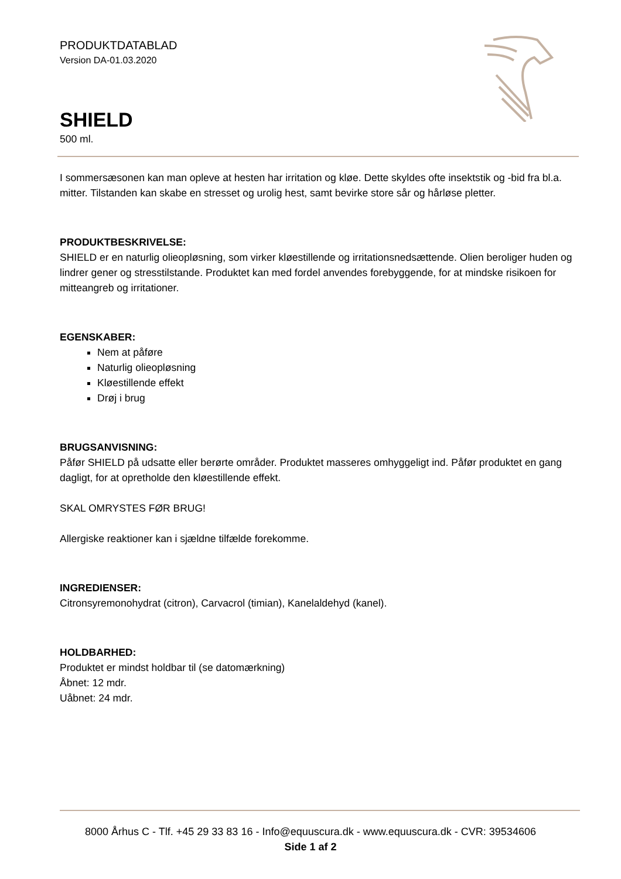PRODUKTDATABLAD
Version DA-01.03.2020
SHIELD
500 ml.
I sommersæsonen kan man opleve at hesten har irritation og kløe. Dette skyldes ofte insektstik og -bid fra bl.a. mitter. Tilstanden kan skabe en stresset og urolig hest, samt bevirke store sår og hårløse pletter.
PRODUKTBESKRIVELSE:
SHIELD er en naturlig olieopløsning, som virker kløestillende og irritationsnedsættende. Olien beroliger huden og lindrer gener og stresstilstande. Produktet kan med fordel anvendes forebyggende, for at mindske risikoen for mitteangreb og irritationer.
EGENSKABER:
Nem at påføre
Naturlig olieopløsning
Kløestillende effekt
Drøj i brug
BRUGSANVISNING:
Påfør SHIELD på udsatte eller berørte områder. Produktet masseres omhyggeligt ind. Påfør produktet en gang dagligt, for at opretholde den kløestillende effekt.
SKAL OMRYSTES FØR BRUG!
Allergiske reaktioner kan i sjældne tilfælde forekomme.
INGREDIENSER:
Citronsyremonohydrat (citron), Carvacrol (timian), Kanelaldehyd (kanel).
HOLDBARHED:
Produktet er mindst holdbar til (se datomærkning)
Åbnet: 12 mdr.
Uåbnet: 24 mdr.
8000 Århus C - Tlf. +45 29 33 83 16 - Info@equuscura.dk - www.equuscura.dk - CVR: 39534606
Side 1 af 2